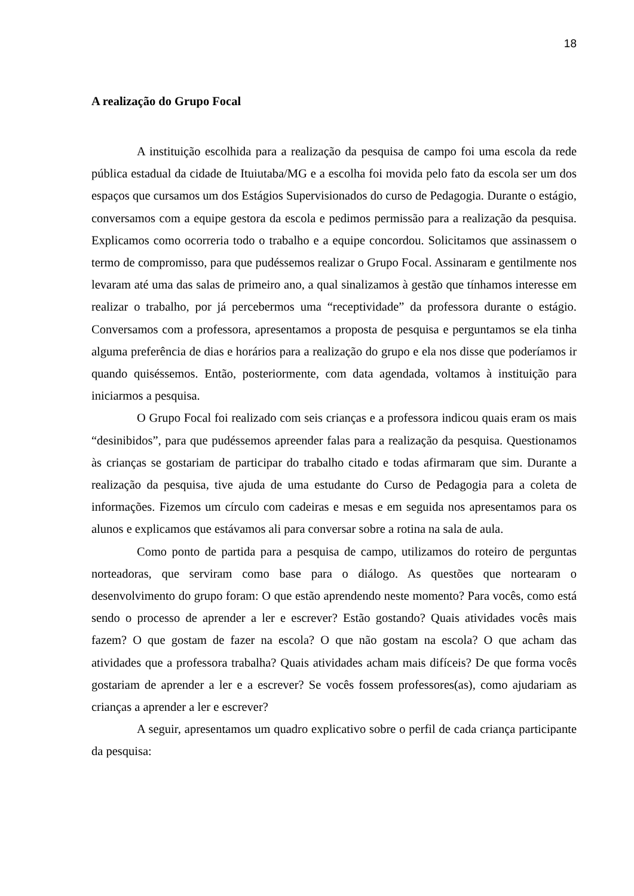18
A realização do Grupo Focal
A instituição escolhida para a realização da pesquisa de campo foi uma escola da rede pública estadual da cidade de Ituiutaba/MG e a escolha foi movida pelo fato da escola ser um dos espaços que cursamos um dos Estágios Supervisionados do curso de Pedagogia. Durante o estágio, conversamos com a equipe gestora da escola e pedimos permissão para a realização da pesquisa. Explicamos como ocorreria todo o trabalho e a equipe concordou. Solicitamos que assinassem o termo de compromisso, para que pudéssemos realizar o Grupo Focal. Assinaram e gentilmente nos levaram até uma das salas de primeiro ano, a qual sinalizamos à gestão que tínhamos interesse em realizar o trabalho, por já percebermos uma “receptividade” da professora durante o estágio. Conversamos com a professora, apresentamos a proposta de pesquisa e perguntamos se ela tinha alguma preferência de dias e horários para a realização do grupo e ela nos disse que poderíamos ir quando quiséssemos. Então, posteriormente, com data agendada, voltamos à instituição para iniciarmos a pesquisa.
O Grupo Focal foi realizado com seis crianças e a professora indicou quais eram os mais “desinibidos”, para que pudéssemos apreender falas para a realização da pesquisa. Questionamos às crianças se gostariam de participar do trabalho citado e todas afirmaram que sim. Durante a realização da pesquisa, tive ajuda de uma estudante do Curso de Pedagogia para a coleta de informações. Fizemos um círculo com cadeiras e mesas e em seguida nos apresentamos para os alunos e explicamos que estávamos ali para conversar sobre a rotina na sala de aula.
Como ponto de partida para a pesquisa de campo, utilizamos do roteiro de perguntas norteadoras, que serviram como base para o diálogo. As questões que nortearam o desenvolvimento do grupo foram: O que estão aprendendo neste momento? Para vocês, como está sendo o processo de aprender a ler e escrever? Estão gostando? Quais atividades vocês mais fazem? O que gostam de fazer na escola? O que não gostam na escola? O que acham das atividades que a professora trabalha? Quais atividades acham mais difíceis? De que forma vocês gostariam de aprender a ler e a escrever? Se vocês fossem professores(as), como ajudariam as crianças a aprender a ler e escrever?
A seguir, apresentamos um quadro explicativo sobre o perfil de cada criança participante da pesquisa: